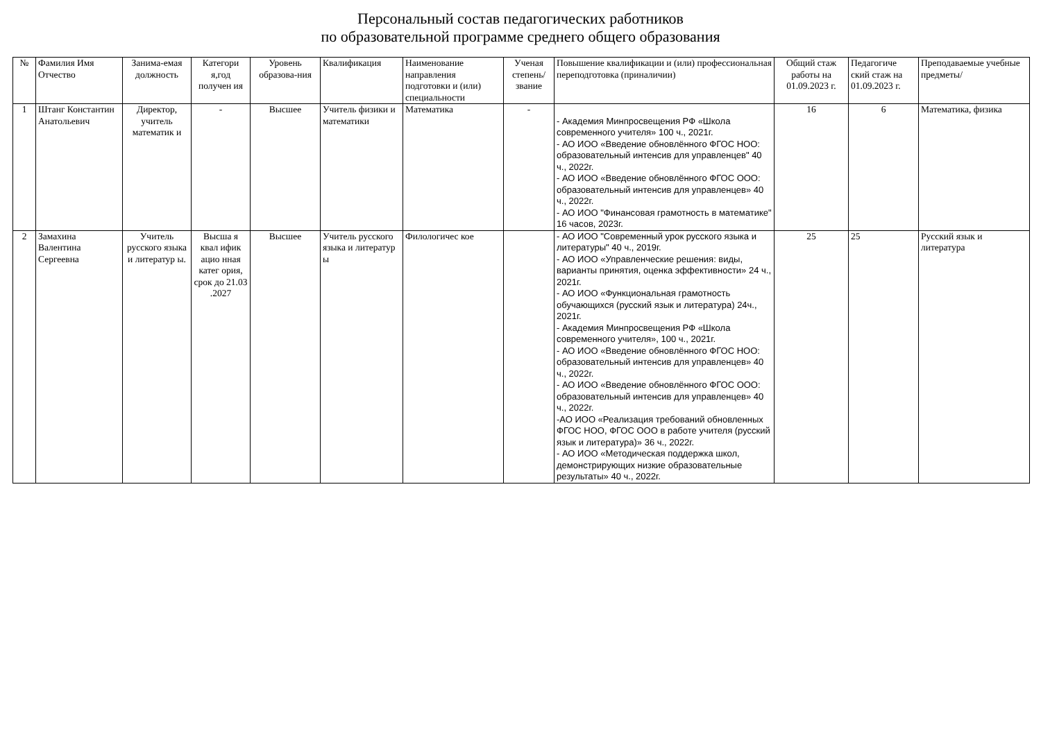Персональный состав педагогических работников
по образовательной программе среднего общего образования
| № | Фамилия Имя Отчество | Занима-емая должность | Категори я,год получен ия | Уровень образова-ния | Квалификация | Наименование направления подготовки и (или) специальности | Ученая степень/ звание | Повышение квалификации и (или) профессиональная переподготовка (приналичии) | Общий стаж работы на 01.09.2023 г. | Педагогиче ский стаж на 01.09.2023 г. | Преподаваемые учебные предметы/ |
| --- | --- | --- | --- | --- | --- | --- | --- | --- | --- | --- | --- |
| 1 | Штанг Константин Анатольевич | Директор, учитель математик и | - | Высшее | Учитель физики и математики | Математика | - | - Академия Минпросвещения РФ «Школа современного учителя» 100 ч., 2021г. - АО ИОО «Введение обновлённого ФГОС НОО: образовательный интенсив для управленцев" 40 ч., 2022г. - АО ИОО «Введение обновлённого ФГОС ООО: образовательный интенсив для управленцев» 40 ч., 2022г. - АО ИОО "Финансовая грамотность в математике" 16 часов, 2023г. | 16 | 6 | Математика, физика |
| 2 | Замахина Валентина Сергеевна | Учитель русского языка и литератур ы. | Высша я квал ифик ацио нная катег ория, срок до 21.03 .2027 | Высшее | Учитель русского языка и литератур ы | Филологичес кое | | - АО ИОО "Современный урок русского языка и литературы" 40 ч., 2019г. - АО ИОО «Управленческие решения: виды, варианты принятия, оценка эффективности» 24 ч., 2021г. - АО ИОО «Функциональная грамотность обучающихся (русский язык и литература) 24ч., 2021г. - Академия Минпросвещения РФ «Школа современного учителя», 100 ч., 2021г. - АО ИОО «Введение обновлённого ФГОС НОО: образовательный интенсив для управленцев» 40 ч., 2022г. - АО ИОО «Введение обновлённого ФГОС ООО: образовательный интенсив для управленцев» 40 ч., 2022г. -АО ИОО «Реализация требований обновленных ФГОС НОО, ФГОС ООО в работе учителя (русский язык и литература)» 36 ч., 2022г. - АО ИОО «Методическая поддержка школ, демонстрирующих низкие образовательные результаты» 40 ч., 2022г. | 25 | 25 | Русский язык и литература |